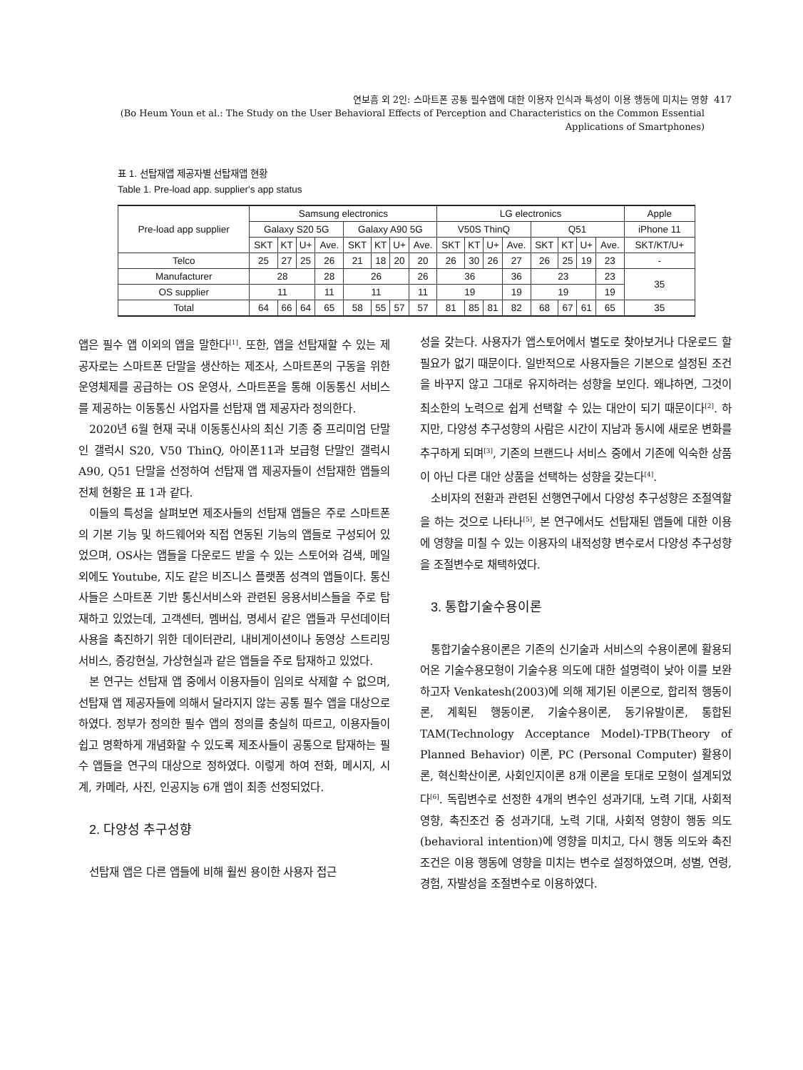연보흠 외 2인: 스마트폰 공통 필수앱에 대한 이용자 인식과 특성이 이용 행동에 미치는 영향 417
(Bo Heum Youn et al.: The Study on the User Behavioral Effects of Perception and Characteristics on the Common Essential Applications of Smartphones)
표 1. 선탑재앱 제공자별 선탑재앱 현황
Table 1. Pre-load app. supplier's app status
| Pre-load app supplier | Samsung electronics | | | | | | | | LG electronics | | | | | | | | Apple |
| --- | --- | --- | --- | --- | --- | --- | --- | --- | --- | --- | --- | --- | --- | --- | --- | --- | --- |
| | Galaxy S20 5G | | | | Galaxy A90 5G | | | | V50S ThinQ | | | | Q51 | | | | iPhone 11 |
| | SKT | KT | U+ | Ave. | SKT | KT | U+ | Ave. | SKT | KT | U+ | Ave. | SKT | KT | U+ | Ave. | SKT/KT/U+ |
| Telco | 25 | 27 | 25 | 26 | 21 | 18 | 20 | 20 | 26 | 30 | 26 | 27 | 26 | 25 | 19 | 23 | - |
| Manufacturer | 28 | | | 28 | 26 | | | 26 | 36 | | | 36 | 23 | | | 23 | 35 |
| OS supplier | 11 | | | 11 | 11 | | | 11 | 19 | | | 19 | 19 | | | 19 | |
| Total | 64 | 66 | 64 | 65 | 58 | 55 | 57 | 57 | 81 | 85 | 81 | 82 | 68 | 67 | 61 | 65 | 35 |
앱은 필수 앱 이외의 앱을 말한다<sup>[1]</sup>. 또한, 앱을 선탑재할 수 있는 제공자로는 스마트폰 단말을 생산하는 제조사, 스마트폰의 구동을 위한 운영체제를 공급하는 OS 운영사, 스마트폰을 통해 이동통신 서비스를 제공하는 이동통신 사업자를 선탑재 앱 제공자라 정의한다.
2020년 6월 현재 국내 이동통신사의 최신 기종 중 프리미엄 단말인 갤럭시 S20, V50 ThinQ, 아이폰11과 보급형 단말인 갤럭시 A90, Q51 단말을 선정하여 선탑재 앱 제공자들이 선탑재한 앱들의 전체 현황은 표 1과 같다.
이들의 특성을 살펴보면 제조사들의 선탑재 앱들은 주로 스마트폰의 기본 기능 및 하드웨어와 직접 연동된 기능의 앱들로 구성되어 있었으며, OS사는 앱들을 다운로드 받을 수 있는 스토어와 검색, 메일 외에도 Youtube, 지도 같은 비즈니스 플랫폼 성격의 앱들이다. 통신사들은 스마트폰 기반 통신서비스와 관련된 응용서비스들을 주로 탑재하고 있었는데, 고객센터, 멤버십, 명세서 같은 앱들과 무선데이터 사용을 촉진하기 위한 데이터관리, 내비게이션이나 동영상 스트리밍 서비스, 증강현실, 가상현실과 같은 앱들을 주로 탑재하고 있었다.
본 연구는 선탑재 앱 중에서 이용자들이 임의로 삭제할 수 없으며, 선탑재 앱 제공자들에 의해서 달라지지 않는 공통 필수 앱을 대상으로 하였다. 정부가 정의한 필수 앱의 정의를 충실히 따르고, 이용자들이 쉽고 명확하게 개념화할 수 있도록 제조사들이 공통으로 탑재하는 필수 앱들을 연구의 대상으로 정하였다. 이렇게 하여 전화, 메시지, 시계, 카메라, 사진, 인공지능 6개 앱이 최종 선정되었다.
2. 다양성 추구성향
선탑재 앱은 다른 앱들에 비해 훨씬 용이한 사용자 접근
성을 갖는다. 사용자가 앱스토어에서 별도로 찾아보거나 다운로드 할 필요가 없기 때문이다. 일반적으로 사용자들은 기본으로 설정된 조건을 바꾸지 않고 그대로 유지하려는 성향을 보인다. 왜냐하면, 그것이 최소한의 노력으로 쉽게 선택할 수 있는 대안이 되기 때문이다<sup>[2]</sup>. 하지만, 다양성 추구성향의 사람은 시간이 지남과 동시에 새로운 변화를 추구하게 되며<sup>[3]</sup>, 기존의 브랜드나 서비스 중에서 기존에 익숙한 상품이 아닌 다른 대안 상품을 선택하는 성향을 갖는다<sup>[4]</sup>.
소비자의 전환과 관련된 선행연구에서 다양성 추구성향은 조절역할을 하는 것으로 나타나<sup>[5]</sup>, 본 연구에서도 선탑재된 앱들에 대한 이용에 영향을 미칠 수 있는 이용자의 내적성향 변수로서 다양성 추구성향을 조절변수로 채택하였다.
3. 통합기술수용이론
통합기술수용이론은 기존의 신기술과 서비스의 수용이론에 활용되어온 기술수용모형이 기술수용 의도에 대한 설명력이 낮아 이를 보완하고자 Venkatesh(2003)에 의해 제기된 이론으로, 합리적 행동이론, 계획된 행동이론, 기술수용이론, 동기유발이론, 통합된 TAM(Technology Acceptance Model)-TPB(Theory of Planned Behavior) 이론, PC (Personal Computer) 활용이론, 혁신확산이론, 사회인지이론 8개 이론을 토대로 모형이 설계되었다<sup>[6]</sup>. 독립변수로 선정한 4개의 변수인 성과기대, 노력 기대, 사회적 영향, 촉진조건 중 성과기대, 노력 기대, 사회적 영향이 행동 의도(behavioral intention)에 영향을 미치고, 다시 행동 의도와 촉진조건은 이용 행동에 영향을 미치는 변수로 설정하였으며, 성별, 연령, 경험, 자발성을 조절변수로 이용하였다.